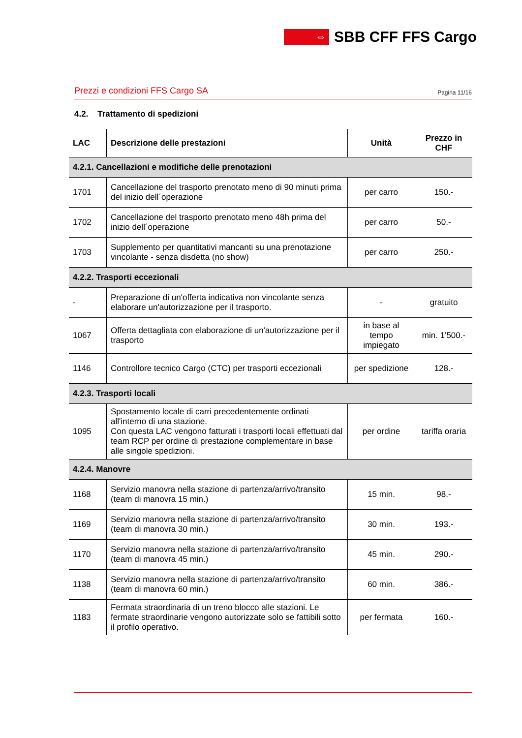⇔
SBB CFF FFS Cargo
Prezzi e condizioni FFS Cargo SA Pagina 11/16
4.2. Trattamento di spedizioni
| LAC | Descrizione delle prestazioni | Unità | Prezzo in CHF |
| --- | --- | --- | --- |
| 4.2.1. Cancellazioni e modifiche delle prenotazioni | | | |
| 1701 | Cancellazione del trasporto prenotato meno di 90 minuti prima del inizio dell´operazione | per carro | 150.- |
| 1702 | Cancellazione del trasporto prenotato meno 48h prima del inizio dell´operazione | per carro | 50.- |
| 1703 | Supplemento per quantitativi mancanti su una prenotazione vincolante - senza disdetta (no show) | per carro | 250.- |
| 4.2.2. Trasporti eccezionali | | | |
| - | Preparazione di un'offerta indicativa non vincolante senza elaborare un'autorizzazione per il trasporto. | - | gratuito |
| 1067 | Offerta dettagliata con elaborazione di un'autorizzazione per il trasporto | in base al tempo impiegato | min. 1'500.- |
| 1146 | Controllore tecnico Cargo (CTC) per trasporti eccezionali | per spedizione | 128.- |
| 4.2.3. Trasporti locali | | | |
| 1095 | Spostamento locale di carri precedentemente ordinati all'interno di una stazione. Con questa LAC vengono fatturati i trasporti locali effettuati dal team RCP per ordine di prestazione complementare in base alle singole spedizioni. | per ordine | tariffa oraria |
| 4.2.4. Manovre | | | |
| 1168 | Servizio manovra nella stazione di partenza/arrivo/transito (team di manovra 15 min.) | 15 min. | 98.- |
| 1169 | Servizio manovra nella stazione di partenza/arrivo/transito (team di manovra 30 min.) | 30 min. | 193.- |
| 1170 | Servizio manovra nella stazione di partenza/arrivo/transito (team di manovra 45 min.) | 45 min. | 290.- |
| 1138 | Servizio manovra nella stazione di partenza/arrivo/transito (team di manovra 60 min.) | 60 min. | 386.- |
| 1183 | Fermata straordinaria di un treno blocco alle stazioni. Le fermate straordinarie vengono autorizzate solo se fattibili sotto il profilo operativo. | per fermata | 160.- |